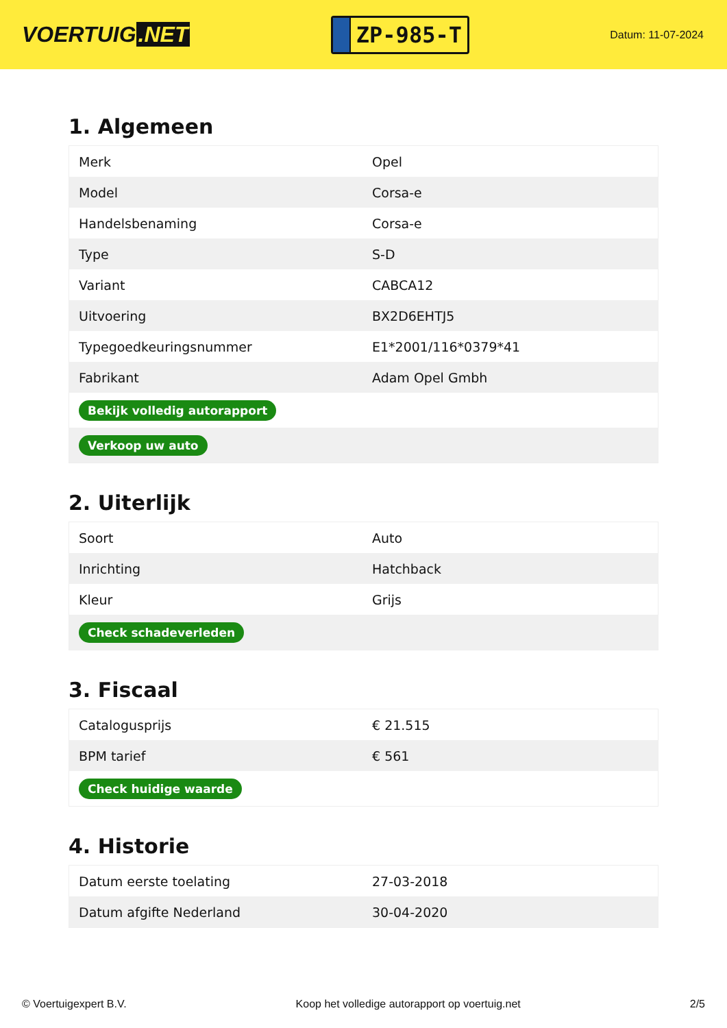VOERTUIG.NET
ZP-985-T
Datum: 11-07-2024
1. Algemeen
| Merk | Opel |
| Model | Corsa-e |
| Handelsbenaming | Corsa-e |
| Type | S-D |
| Variant | CABCA12 |
| Uitvoering | BX2D6EHTJ5 |
| Typegoedkeuringsnummer | E1*2001/116*0379*41 |
| Fabrikant | Adam Opel Gmbh |
| Bekijk volledig autorapport | |
| Verkoop uw auto | |
2. Uiterlijk
| Soort | Auto |
| Inrichting | Hatchback |
| Kleur | Grijs |
| Check schadeverleden | |
3. Fiscaal
| Catalogusprijs | € 21.515 |
| BPM tarief | € 561 |
| Check huidige waarde | |
4. Historie
| Datum eerste toelating | 27-03-2018 |
| Datum afgifte Nederland | 30-04-2020 |
© Voertuigexpert B.V. Koop het volledige autorapport op voertuig.net 2/5